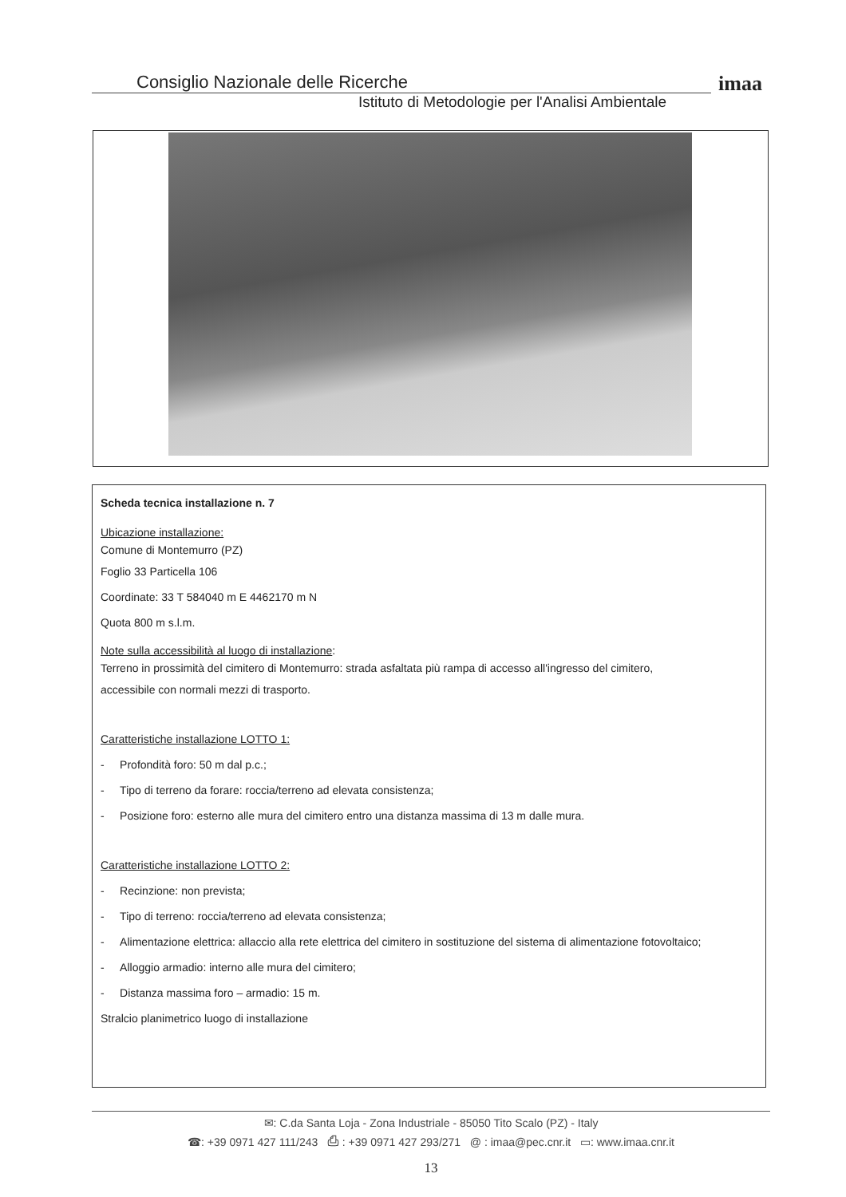Consiglio Nazionale delle Ricerche
Istituto di Metodologie per l'Analisi Ambientale
imaa
Scheda tecnica installazione n. 7
Ubicazione installazione:
Comune di Montemurro (PZ)
Foglio 33 Particella 106
Coordinate: 33 T 584040 m E 4462170 m N
Quota 800 m s.l.m.
Note sulla accessibilità al luogo di installazione:
Terreno in prossimità del cimitero di Montemurro: strada asfaltata più rampa di accesso all'ingresso del cimitero,
accessibile con normali mezzi di trasporto.
Caratteristiche installazione LOTTO 1:
- Profondità foro: 50 m dal p.c.;
- Tipo di terreno da forare: roccia/terreno ad elevata consistenza;
- Posizione foro: esterno alle mura del cimitero entro una distanza massima di 13 m dalle mura.
Caratteristiche installazione LOTTO 2:
- Recinzione: non prevista;
- Tipo di terreno: roccia/terreno ad elevata consistenza;
- Alimentazione elettrica: allaccio alla rete elettrica del cimitero in sostituzione del sistema di alimentazione fotovoltaico;
- Alloggio armadio: interno alle mura del cimitero;
- Distanza massima foro – armadio: 15 m.
Stralcio planimetrico luogo di installazione
✉: C.da Santa Loja - Zona Industriale - 85050 Tito Scalo (PZ) - Italy
☎: +39 0971 427 111/243 ⎙ : +39 0971 427 293/271 @ : imaa@pec.cnr.it ▭: www.imaa.cnr.it
13